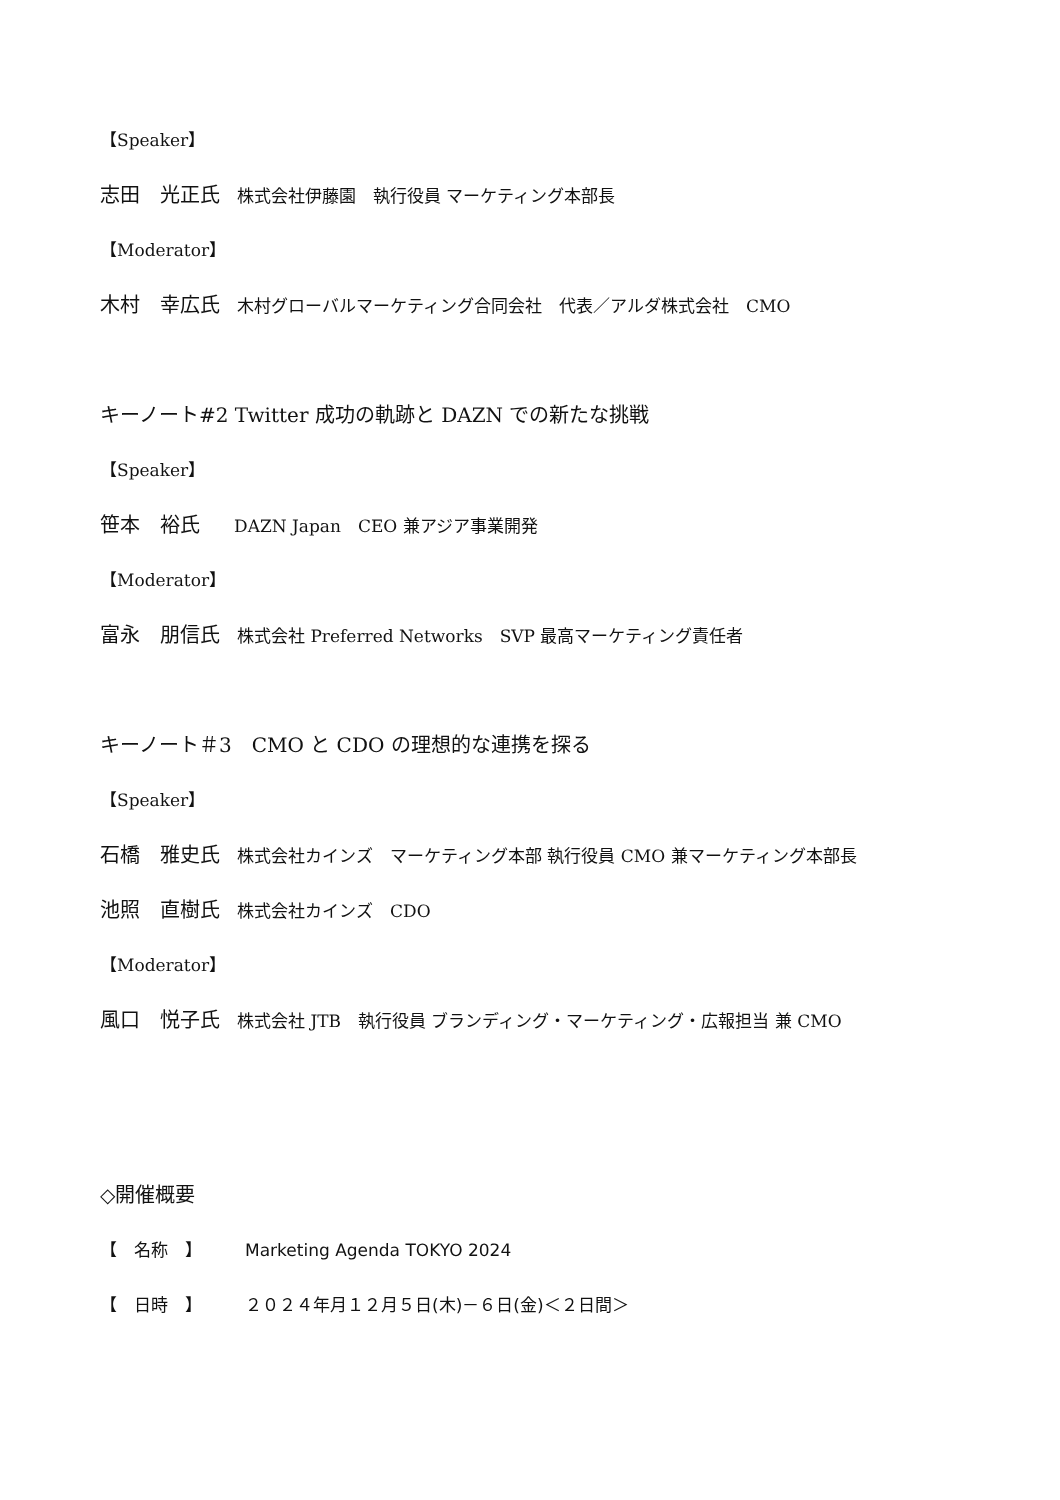【Speaker】
志田　光正氏　株式会社伊藤園　執行役員 マーケティング本部長
【Moderator】
木村　幸広氏　木村グローバルマーケティング合同会社　代表／アルダ株式会社　CMO
キーノート#2 Twitter 成功の軌跡と DAZN での新たな挑戦
【Speaker】
笹本　裕氏　　DAZN Japan　CEO 兼アジア事業開発
【Moderator】
富永　朋信氏　株式会社 Preferred Networks　SVP 最高マーケティング責任者
キーノート＃3　CMO と CDO の理想的な連携を探る
【Speaker】
石橋　雅史氏　株式会社カインズ　マーケティング本部 執行役員 CMO 兼マーケティング本部長
池照　直樹氏　株式会社カインズ　CDO
【Moderator】
風口　悦子氏　株式会社 JTB　執行役員 ブランディング・マーケティング・広報担当 兼 CMO
◇開催概要
【　名称　】　　　Marketing Agenda TOKYO 2024
【　日時　】　　　２０２４年月１２月５日(木)－６日(金)＜２日間＞